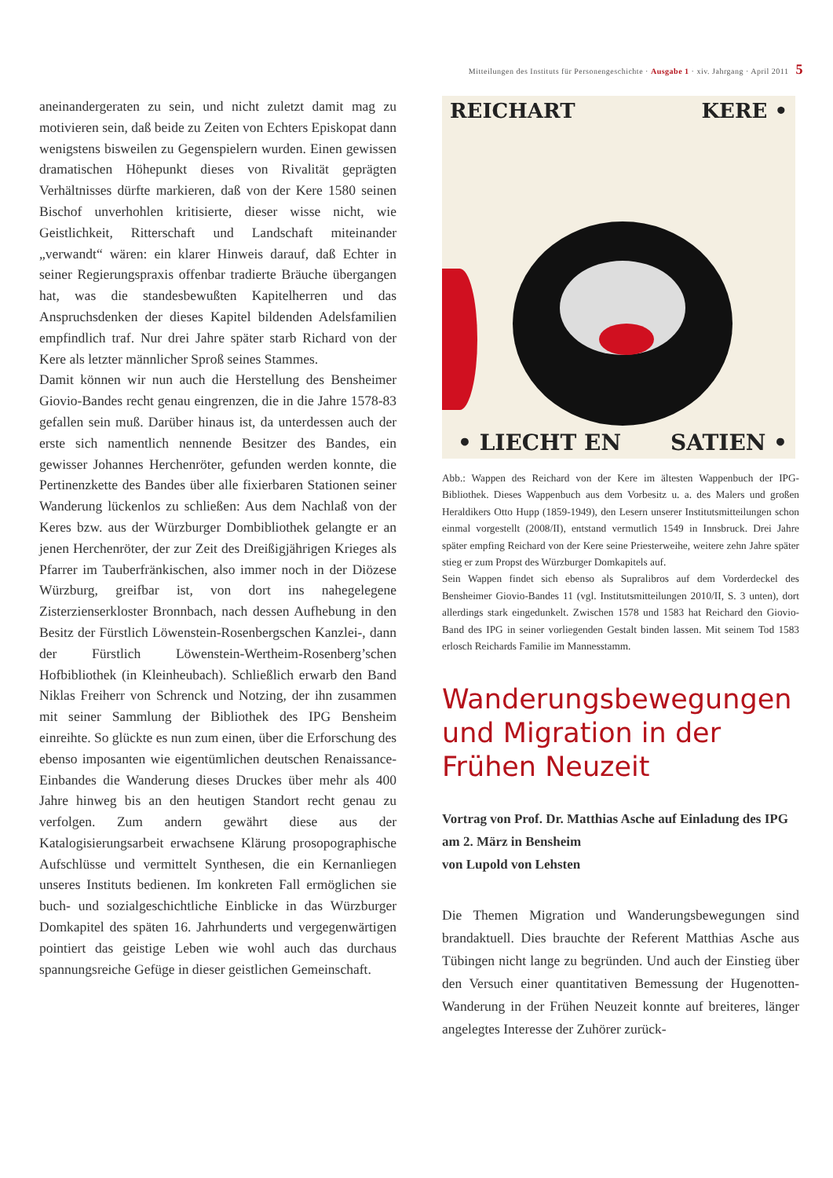Mitteilungen des Instituts für Personengeschichte · Ausgabe 1 · xiv. Jahrgang · April 2011 5
aneinandergeraten zu sein, und nicht zuletzt damit mag zu motivieren sein, daß beide zu Zeiten von Echters Episkopat dann wenigstens bisweilen zu Gegenspielern wurden. Einen gewissen dramatischen Höhepunkt dieses von Rivalität geprägten Verhältnisses dürfte markieren, daß von der Kere 1580 seinen Bischof unverhohlen kritisierte, dieser wisse nicht, wie Geistlichkeit, Ritterschaft und Landschaft miteinander „verwandt“ wären: ein klarer Hinweis darauf, daß Echter in seiner Regierungspraxis offenbar tradierte Bräuche übergangen hat, was die standesbewußten Kapitelherren und das Anspruchsdenken der dieses Kapitel bildenden Adelsfamilien empfindlich traf. Nur drei Jahre später starb Richard von der Kere als letzter männlicher Sproß seines Stammes.
Damit können wir nun auch die Herstellung des Bensheimer Giovio-Bandes recht genau eingrenzen, die in die Jahre 1578-83 gefallen sein muß. Darüber hinaus ist, da unterdessen auch der erste sich namentlich nennende Besitzer des Bandes, ein gewisser Johannes Herchenröter, gefunden werden konnte, die Pertinenzkette des Bandes über alle fixierbaren Stationen seiner Wanderung lückenlos zu schließen: Aus dem Nachlaß von der Keres bzw. aus der Würzburger Dombibliothek gelangte er an jenen Herchenröter, der zur Zeit des Dreißigjährigen Krieges als Pfarrer im Tauberfränkischen, also immer noch in der Diözese Würzburg, greifbar ist, von dort ins nahegelegene Zisterzienserkloster Bronnbach, nach dessen Aufhebung in den Besitz der Fürstlich Löwenstein-Rosenbergschen Kanzlei-, dann der Fürstlich Löwenstein-Wertheim-Rosenberg’schen Hofbibliothek (in Kleinheubach). Schließlich erwarb den Band Niklas Freiherr von Schrenck und Notzing, der ihn zusammen mit seiner Sammlung der Bibliothek des IPG Bensheim einreihte. So glückte es nun zum einen, über die Erforschung des ebenso imposanten wie eigentümlichen deutschen Renaissance-Einbandes die Wanderung dieses Druckes über mehr als 400 Jahre hinweg bis an den heutigen Standort recht genau zu verfolgen. Zum andern gewährt diese aus der Katalogisierungsarbeit erwachsene Klärung prosopographische Aufschlüsse und vermittelt Synthesen, die ein Kernanliegen unseres Instituts bedienen. Im konkreten Fall ermöglichen sie buch- und sozialgeschichtliche Einblicke in das Würzburger Domkapitel des späten 16. Jahrhunderts und vergegenwärtigen pointiert das geistige Leben wie wohl auch das durchaus spannungsreiche Gefüge in dieser geistlichen Gemeinschaft.
REICHART KERE •
• LIECHT EN SATIEN •
Abb.: Wappen des Reichard von der Kere im ältesten Wappenbuch der IPG-Bibliothek. Dieses Wappenbuch aus dem Vorbesitz u. a. des Malers und großen Heraldikers Otto Hupp (1859-1949), den Lesern unserer Institutsmitteilungen schon einmal vorgestellt (2008/II), entstand vermutlich 1549 in Innsbruck. Drei Jahre später empfing Reichard von der Kere seine Priesterweihe, weitere zehn Jahre später stieg er zum Propst des Würzburger Domkapitels auf.
Sein Wappen findet sich ebenso als Supralibros auf dem Vorderdeckel des Bensheimer Giovio-Bandes 11 (vgl. Institutsmitteilungen 2010/II, S. 3 unten), dort allerdings stark eingedunkelt. Zwischen 1578 und 1583 hat Reichard den Giovio-Band des IPG in seiner vorliegenden Gestalt binden lassen. Mit seinem Tod 1583 erlosch Reichards Familie im Mannesstamm.
Wanderungsbewegungen und Migration in der Frühen Neuzeit
Vortrag von Prof. Dr. Matthias Asche auf Einladung des IPG am 2. März in Bensheim
von Lupold von Lehsten
Die Themen Migration und Wanderungsbewegungen sind brandaktuell. Dies brauchte der Referent Matthias Asche aus Tübingen nicht lange zu begründen. Und auch der Einstieg über den Versuch einer quantitativen Bemessung der Hugenotten-Wanderung in der Frühen Neuzeit konnte auf breiteres, länger angelegtes Interesse der Zuhörer zurück-